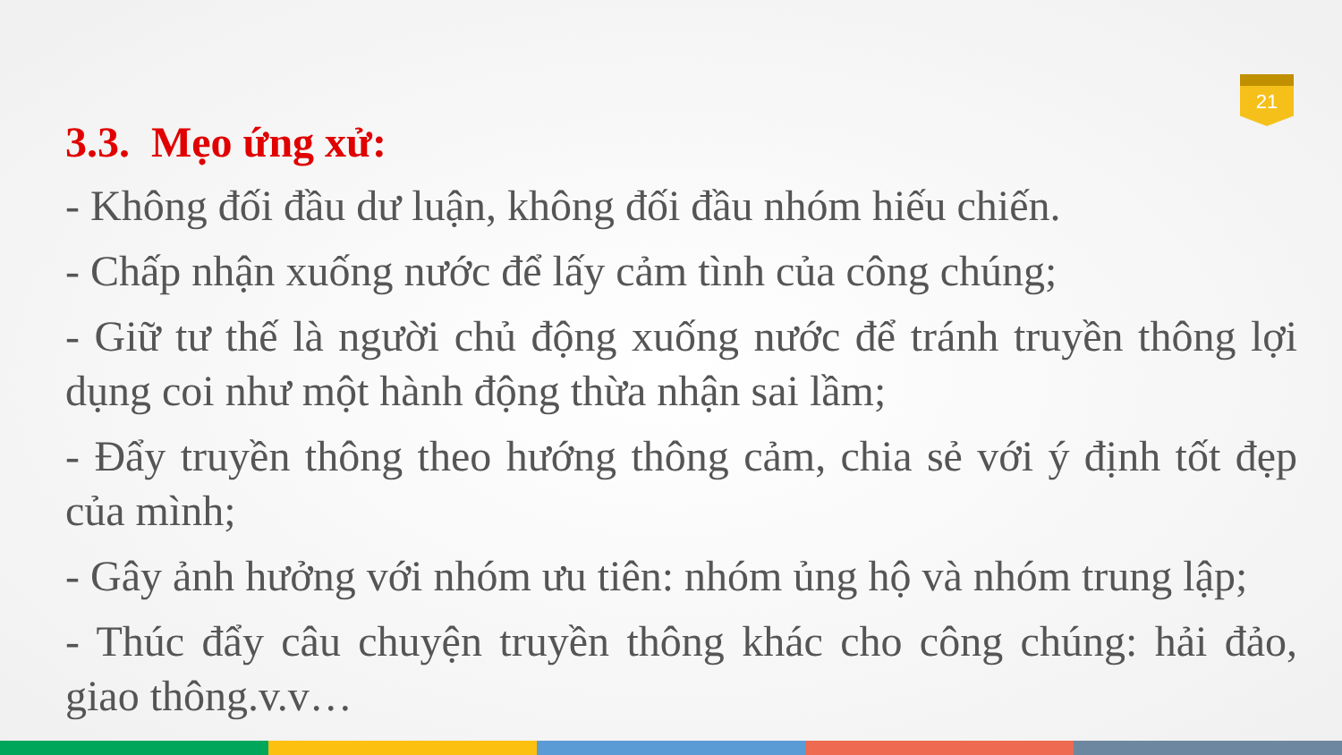21
3.3. Mẹo ứng xử:
- Không đối đầu dư luận, không đối đầu nhóm hiếu chiến.
- Chấp nhận xuống nước để lấy cảm tình của công chúng;
- Giữ tư thế là người chủ động xuống nước để tránh truyền thông lợi dụng coi như một hành động thừa nhận sai lầm;
- Đẩy truyền thông theo hướng thông cảm, chia sẻ với ý định tốt đẹp của mình;
- Gây ảnh hưởng với nhóm ưu tiên: nhóm ủng hộ và nhóm trung lập;
- Thúc đẩy câu chuyện truyền thông khác cho công chúng: hải đảo, giao thông.v.v…